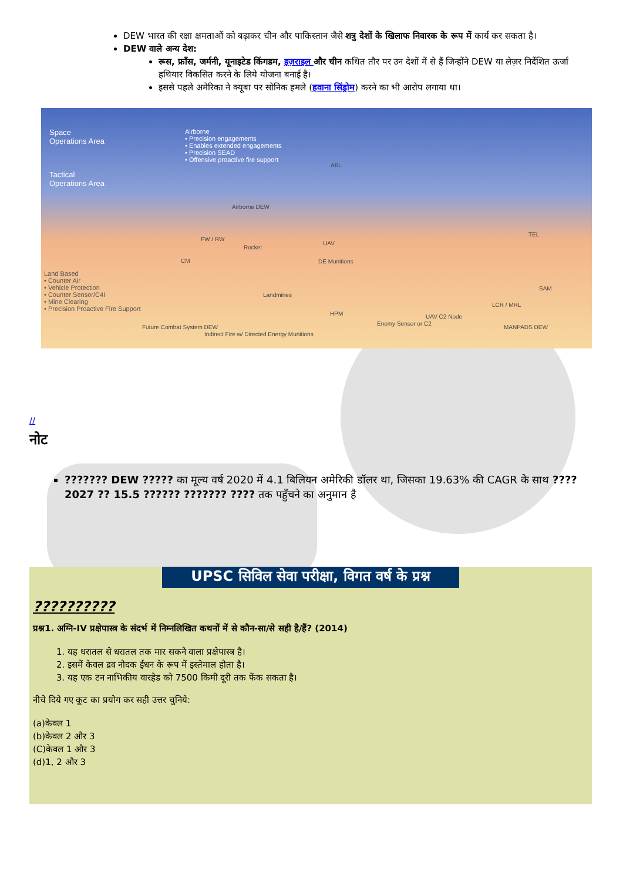DEW भारत की रक्षा क्षमताओं को बढ़ाकर चीन और पाकिस्तान जैसे शत्रु देशों के खिलाफ निवारक के रूप में कार्य कर सकता है।
DEW वाले अन्य देश:
रूस, फ्राँस, जर्मनी, यूनाइटेड किंगडम, इज़राइल और चीन कथित तौर पर उन देशों में से हैं जिन्होंने DEW या लेज़र निर्देशित ऊर्जा हथियार विकसित करने के लिये योजना बनाई है।
इससे पहले अमेरिका ने क्यूबा पर सोनिक हमले (हवाना सिंड्रोम) करने का भी आरोप लगाया था।
Space
Operations Area
Tactical
Operations Area
Airborne
• Precision engagements
• Enables extended engagements
• Precision SEAD
• Offensive proactive fire support ABL
Airborne DEW
FW / RW
Rocket
UAV
CM DE Munitions
TEL
SAM
Land Based
• Counter Air
• Vehicle Protection
• Counter Sensor/C4I
• Mine Clearing
• Precision Proactive Fire Support
Landmines
HPM UAV C2 Node
LCR / MRL
Future Combat System DEW
Indirect Fire w/ Directed Energy Munitions
Enemy Sensor or C2
MANPADS DEW
//
नोट
??????? DEW ????? का मूल्य वर्ष 2020 में 4.1 बिलियन अमेरिकी डॉलर था, जिसका 19.63% की CAGR के साथ ???? 2027 ?? 15.5 ?????? ??????? ???? तक पहुँचने का अनुमान है
UPSC सिविल सेवा परीक्षा, विगत वर्ष के प्रश्न
??????????
प्रश्न1. अग्नि-IV प्रक्षेपास्त्र के संदर्भ में निम्नलिखित कथनों में से कौन-सा/से सही है/हैं? (2014)
1. यह धरातल से धरातल तक मार सकने वाला प्रक्षेपास्त्र है।
2. इसमें केवल द्रव नोदक ईंधन के रूप में इस्तेमाल होता है।
3. यह एक टन नाभिकीय वारहेड को 7500 किमी दूरी तक फेंक सकता है।
नीचे दिये गए कूट का प्रयोग कर सही उत्तर चुनिये:
(a)केवल 1
(b)केवल 2 और 3
(C)केवल 1 और 3
(d)1, 2 और 3